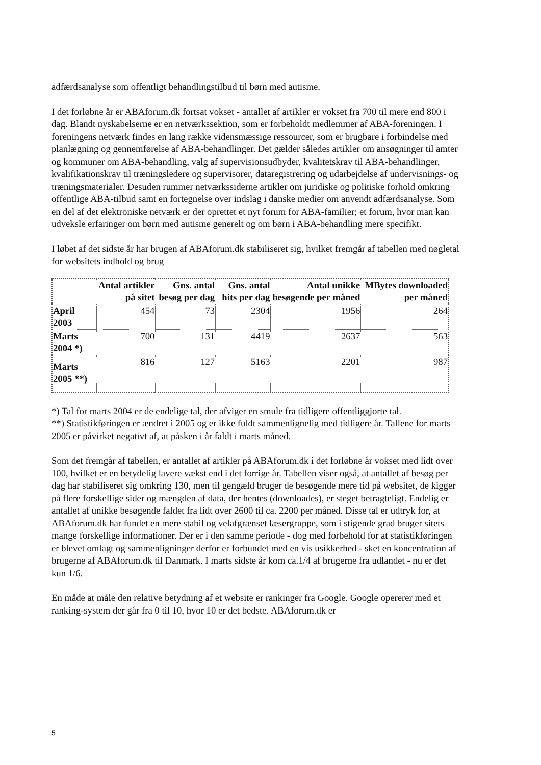adfærdsanalyse som offentligt behandlingstilbud til børn med autisme.
I det forløbne år er ABAforum.dk fortsat vokset - antallet af artikler er vokset fra 700 til mere end 800 i dag. Blandt nyskabelserne er en netværkssektion, som er forbeholdt medlemmer af ABA-foreningen. I foreningens netværk findes en lang række vidensmæssige ressourcer, som er brugbare i forbindelse med planlægning og gennemførelse af ABA-behandlinger. Det gælder således artikler om ansøgninger til amter og kommuner om ABA-behandling, valg af supervisionsudbyder, kvalitetskrav til ABA-behandlinger, kvalifikationskrav til træningsledere og supervisorer, dataregistrering og udarbejdelse af undervisnings- og træningsmaterialer. Desuden rummer netværkssiderne artikler om juridiske og politiske forhold omkring offentlige ABA-tilbud samt en fortegnelse over indslag i danske medier om anvendt adfærdsanalyse. Som en del af det elektroniske netværk er der oprettet et nyt forum for ABA-familier; et forum, hvor man kan udveksle erfaringer om børn med autisme generelt og om børn i ABA-behandling mere specifikt.
I løbet af det sidste år har brugen af ABAforum.dk stabiliseret sig, hvilket fremgår af tabellen med nøgletal for websitets indhold og brug
| | Antal artikler på sitet | Gns. antal besøg per dag | Gns. antal hits per dag | Antal unikke besøgende per måned | MBytes downloaded per måned |
| --- | --- | --- | --- | --- | --- |
| April 2003 | 454 | 73 | 2304 | 1956 | 264 |
| Marts 2004 *) | 700 | 131 | 4419 | 2637 | 563 |
| Marts 2005 **) | 816 | 127 | 5163 | 2201 | 987 |
*) Tal for marts 2004 er de endelige tal, der afviger en smule fra tidligere offentliggjorte tal.
**) Statistikføringen er ændret i 2005 og er ikke fuldt sammenlignelig med tidligere år. Tallene for marts 2005 er påvirket negativt af, at påsken i år faldt i marts måned.
Som det fremgår af tabellen, er antallet af artikler på ABAforum.dk i det forløbne år vokset med lidt over 100, hvilket er en betydelig lavere vækst end i det forrige år. Tabellen viser også, at antallet af besøg per dag har stabiliseret sig omkring 130, men til gengæld bruger de besøgende mere tid på websitet, de kigger på flere forskellige sider og mængden af data, der hentes (downloades), er steget betragteligt. Endelig er antallet af unikke besøgende faldet fra lidt over 2600 til ca. 2200 per måned. Disse tal er udtryk for, at ABAforum.dk har fundet en mere stabil og velafgrænset læsergruppe, som i stigende grad bruger sitets mange forskellige informationer. Der er i den samme periode - dog med forbehold for at statistikføringen er blevet omlagt og sammenligninger derfor er forbundet med en vis usikkerhed - sket en koncentration af brugerne af ABAforum.dk til Danmark. I marts sidste år kom ca.1/4 af brugerne fra udlandet - nu er det kun 1/6.
En måde at måle den relative betydning af et website er rankinger fra Google. Google opererer med et ranking-system der går fra 0 til 10, hvor 10 er det bedste. ABAforum.dk er
5